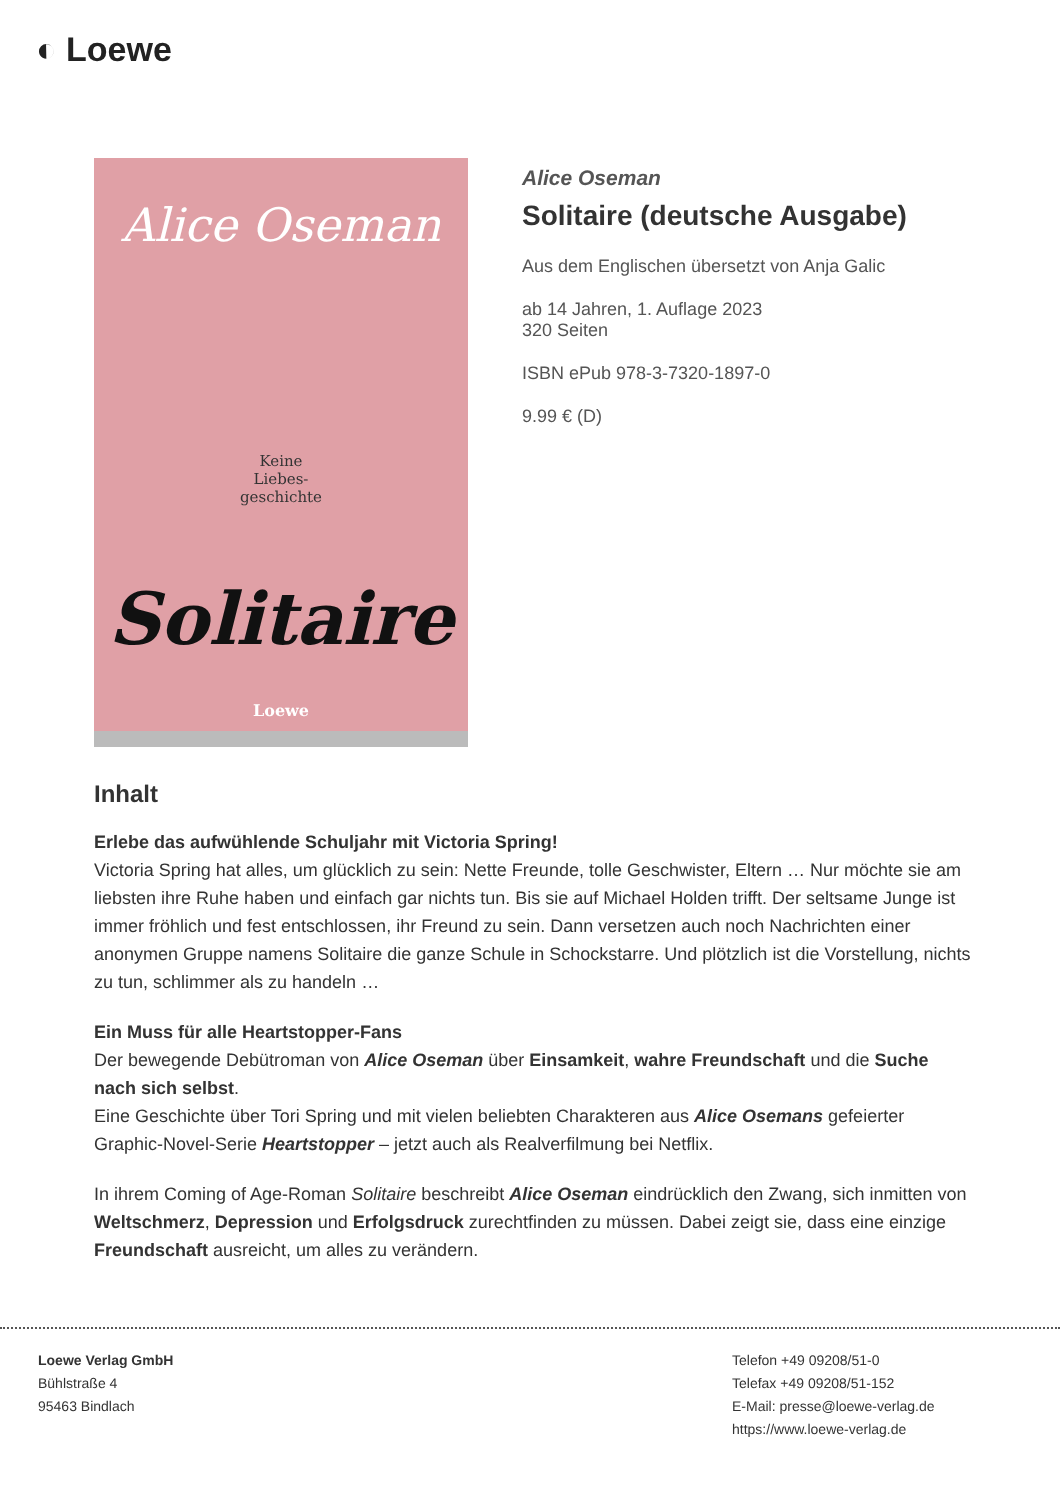◐ Loewe
Alice Oseman
Keine
Liebes-
geschichte
Solitaire
Loewe
Alice Oseman
Solitaire (deutsche Ausgabe)
Aus dem Englischen übersetzt von Anja Galic
ab 14 Jahren, 1. Auflage 2023
320 Seiten
ISBN ePub 978-3-7320-1897-0
9.99 € (D)
Inhalt
Erlebe das aufwühlende Schuljahr mit Victoria Spring!
Victoria Spring hat alles, um glücklich zu sein: Nette Freunde, tolle Geschwister, Eltern … Nur möchte sie am liebsten ihre Ruhe haben und einfach gar nichts tun. Bis sie auf Michael Holden trifft. Der seltsame Junge ist immer fröhlich und fest entschlossen, ihr Freund zu sein. Dann versetzen auch noch Nachrichten einer anonymen Gruppe namens Solitaire die ganze Schule in Schockstarre. Und plötzlich ist die Vorstellung, nichts zu tun, schlimmer als zu handeln …
Ein Muss für alle Heartstopper-Fans
Der bewegende Debütroman von Alice Oseman über Einsamkeit, wahre Freundschaft und die Suche nach sich selbst.
Eine Geschichte über Tori Spring und mit vielen beliebten Charakteren aus Alice Osemans gefeierter Graphic-Novel-Serie Heartstopper – jetzt auch als Realverfilmung bei Netflix.
In ihrem Coming of Age-Roman Solitaire beschreibt Alice Oseman eindrücklich den Zwang, sich inmitten von Weltschmerz, Depression und Erfolgsdruck zurechtfinden zu müssen. Dabei zeigt sie, dass eine einzige Freundschaft ausreicht, um alles zu verändern.
Loewe Verlag GmbH
Bühlstraße 4
95463 Bindlach
Telefon +49 09208/51-0
Telefax +49 09208/51-152
E-Mail: presse@loewe-verlag.de
https://www.loewe-verlag.de